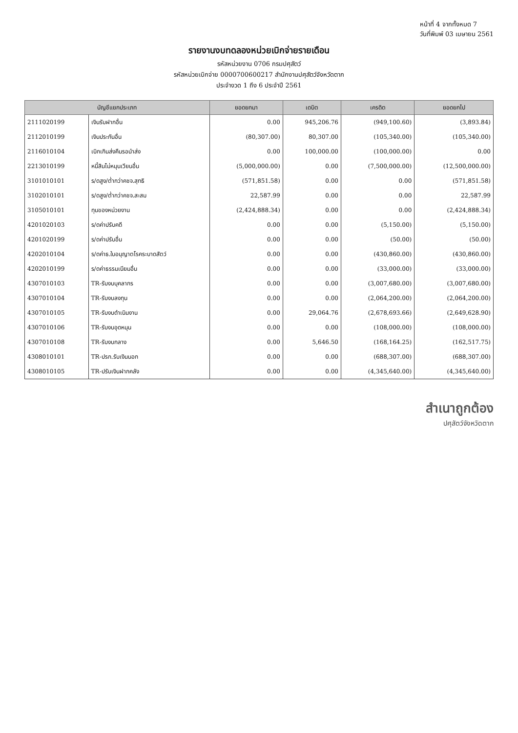หน้าที่ 4 จากทั้งหมด 7
วันที่พิมพ์ 03 เมษายน 2561
รายงานงบทดลองหน่วยเบิกจ่ายรายเดือน
รหัสหน่วยงาน 0706 กรมปศุสัตว์
รหัสหน่วยเบิกจ่าย 0000700600217 สำนักงานปศุสัตว์จังหวัดตาก
ประจำงวด 1 ถึง 6 ประจำปี 2561
| บัญชีแยกประเภท | | ยอดยกมา | เดบิต | เครดิต | ยอดยกไป |
| --- | --- | --- | --- | --- | --- |
| 2111020199 | เงินรับฝากอื่น | 0.00 | 945,206.76 | (949,100.60) | (3,893.84) |
| 2112010199 | เงินประกันอื่น | (80,307.00) | 80,307.00 | (105,340.00) | (105,340.00) |
| 2116010104 | เบิกเกินส่งคืนรอนำส่ง | 0.00 | 100,000.00 | (100,000.00) | 0.00 |
| 2213010199 | หนี้สินไม่หมุนเวียนอื่น | (5,000,000.00) | 0.00 | (7,500,000.00) | (12,500,000.00) |
| 3101010101 | ร/ดสูง/ต่ำกว่าคชจ.สุทธิ | (571,851.58) | 0.00 | 0.00 | (571,851.58) |
| 3102010101 | ร/ดสูง/ต่ำกว่าคชจ.สะสม | 22,587.99 | 0.00 | 0.00 | 22,587.99 |
| 3105010101 | ทุนของหน่วยงาน | (2,424,888.34) | 0.00 | 0.00 | (2,424,888.34) |
| 4201020103 | ร/ดค่าปรับคดี | 0.00 | 0.00 | (5,150.00) | (5,150.00) |
| 4201020199 | ร/ดค่าปรับอื่น | 0.00 | 0.00 | (50.00) | (50.00) |
| 4202010104 | ร/ดค่าธ.ใบอนุญาตโรคระบาดสัตว์ | 0.00 | 0.00 | (430,860.00) | (430,860.00) |
| 4202010199 | ร/ดค่าธรรมเนียมอื่น | 0.00 | 0.00 | (33,000.00) | (33,000.00) |
| 4307010103 | TR-รับงบบุคลากร | 0.00 | 0.00 | (3,007,680.00) | (3,007,680.00) |
| 4307010104 | TR-รับงบลงทุน | 0.00 | 0.00 | (2,064,200.00) | (2,064,200.00) |
| 4307010105 | TR-รับงบดำเนินงาน | 0.00 | 29,064.76 | (2,678,693.66) | (2,649,628.90) |
| 4307010106 | TR-รับงบอุดหนุน | 0.00 | 0.00 | (108,000.00) | (108,000.00) |
| 4307010108 | TR-รับงบกลาง | 0.00 | 5,646.50 | (168,164.25) | (162,517.75) |
| 4308010101 | TR-ปรก.รับเงินนอก | 0.00 | 0.00 | (688,307.00) | (688,307.00) |
| 4308010105 | TR-ปรับเงินฝากคลัง | 0.00 | 0.00 | (4,345,640.00) | (4,345,640.00) |
สำเนาถูกต้อง
ปศุสัตว์จังหวัดตาก